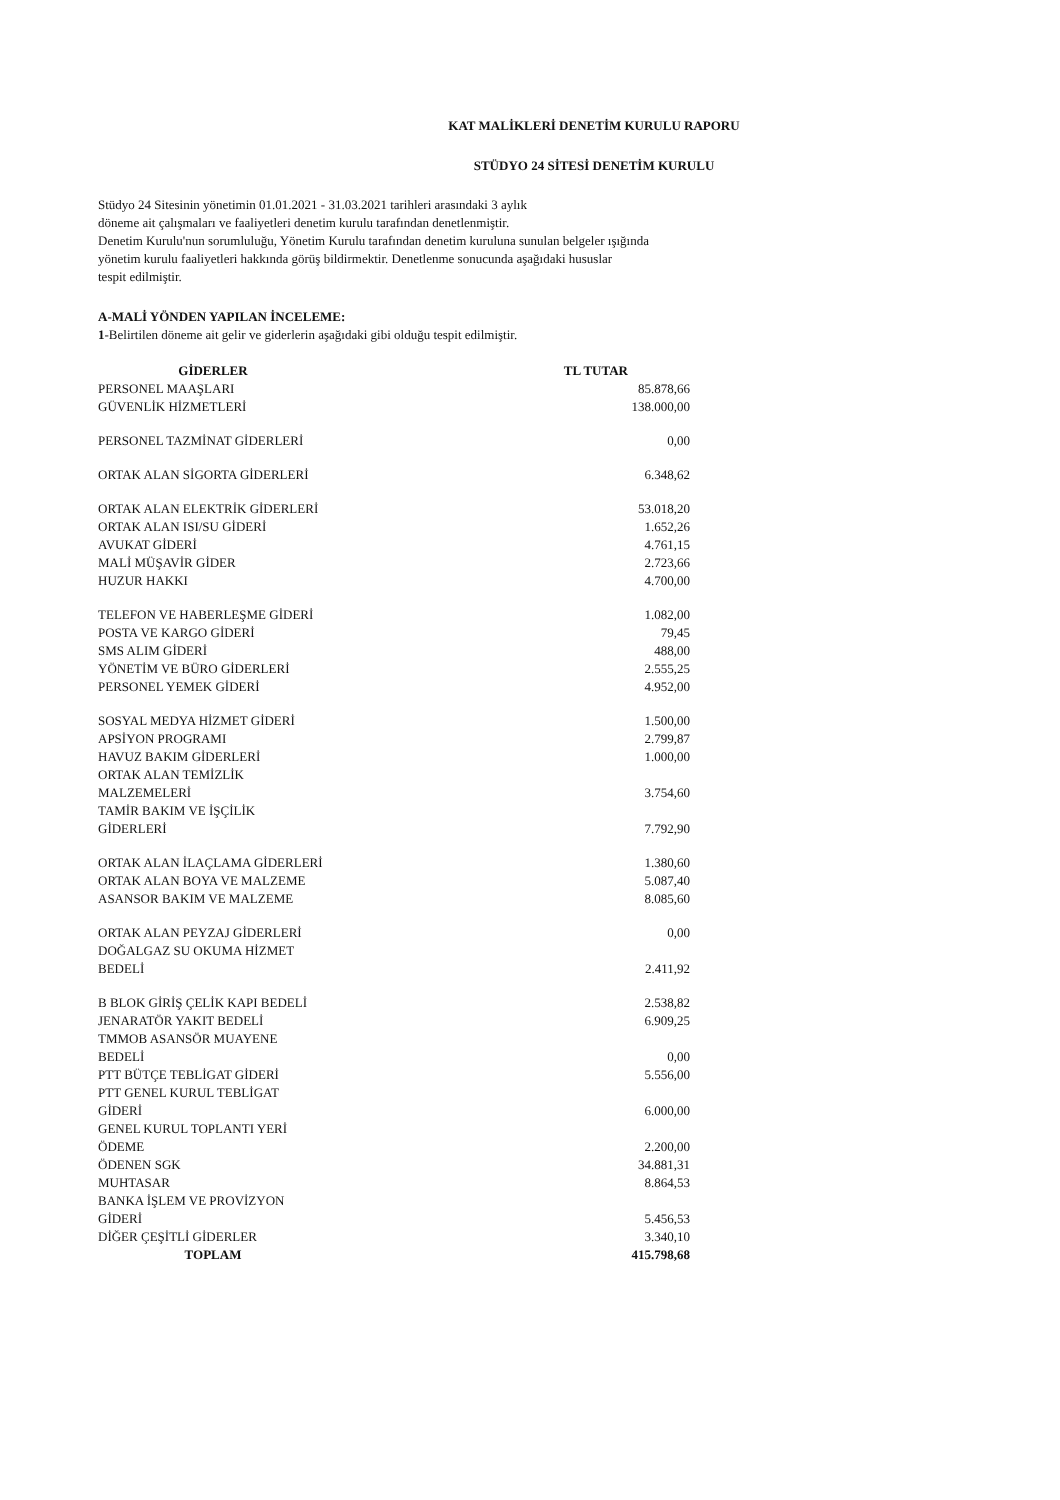KAT MALİKLERİ DENETİM KURULU RAPORU
STÜDYO 24 SİTESİ DENETİM KURULU
Stüdyo 24 Sitesinin yönetimin 01.01.2021 - 31.03.2021 tarihleri arasındaki 3 aylık
döneme ait çalışmaları ve faaliyetleri denetim kurulu tarafından denetlenmiştir.
Denetim Kurulu'nun sorumluluğu, Yönetim Kurulu tarafından denetim kuruluna sunulan belgeler ışığında
yönetim kurulu faaliyetleri hakkında görüş bildirmektir. Denetlenme sonucunda aşağıdaki hususlar
tespit edilmiştir.
A-MALİ YÖNDEN YAPILAN İNCELEME:
1-Belirtilen döneme ait gelir ve giderlerin aşağıdaki gibi olduğu tespit edilmiştir.
| GİDERLER | TL TUTAR | |
| --- | --- | --- |
| PERSONEL MAAŞLARI | | 85.878,66 |
| GÜVENLİK HİZMETLERİ | | 138.000,00 |
| PERSONEL TAZMİNAT GİDERLERİ | | 0,00 |
| ORTAK ALAN SİGORTA GİDERLERİ | | 6.348,62 |
| ORTAK ALAN ELEKTRİK GİDERLERİ | | 53.018,20 |
| ORTAK ALAN ISI/SU GİDERİ | | 1.652,26 |
| AVUKAT GİDERİ | | 4.761,15 |
| MALİ MÜŞAVİR GİDER | | 2.723,66 |
| HUZUR HAKKI | | 4.700,00 |
| TELEFON VE HABERLEŞME GİDERİ | | 1.082,00 |
| POSTA VE KARGO GİDERİ | | 79,45 |
| SMS ALIM GİDERİ | | 488,00 |
| YÖNETİM VE BÜRO GİDERLERİ | | 2.555,25 |
| PERSONEL YEMEK GİDERİ | | 4.952,00 |
| SOSYAL MEDYA HİZMET GİDERİ | | 1.500,00 |
| APSİYON PROGRAMI | | 2.799,87 |
| HAVUZ BAKIM GİDERLERİ | | 1.000,00 |
| ORTAK ALAN TEMİZLİK MALZEMELERİ | | 3.754,60 |
| TAMİR BAKIM VE İŞÇİLİK GİDERLERİ | | 7.792,90 |
| ORTAK ALAN İLAÇLAMA GİDERLERİ | | 1.380,60 |
| ORTAK ALAN BOYA VE MALZEME | | 5.087,40 |
| ASANSOR BAKIM VE MALZEME | | 8.085,60 |
| ORTAK ALAN PEYZAJ GİDERLERİ | | 0,00 |
| DOĞALGAZ SU OKUMA HİZMET BEDELİ | | 2.411,92 |
| B BLOK GİRİŞ ÇELİK KAPI BEDELİ | | 2.538,82 |
| JENARATÖR YAKIT BEDELİ | | 6.909,25 |
| TMMOB ASANSÖR MUAYENE BEDELİ | | 0,00 |
| PTT BÜTÇE TEBLİGAT GİDERİ | | 5.556,00 |
| PTT GENEL KURUL TEBLİGAT GİDERİ | | 6.000,00 |
| GENEL KURUL TOPLANTI YERİ ÖDEME | | 2.200,00 |
| ÖDENEN SGK | | 34.881,31 |
| MUHTASAR | | 8.864,53 |
| BANKA İŞLEM VE PROVİZYON GİDERİ | | 5.456,53 |
| DİĞER ÇEŞİTLİ GİDERLER | | 3.340,10 |
| TOPLAM | | 415.798,68 |